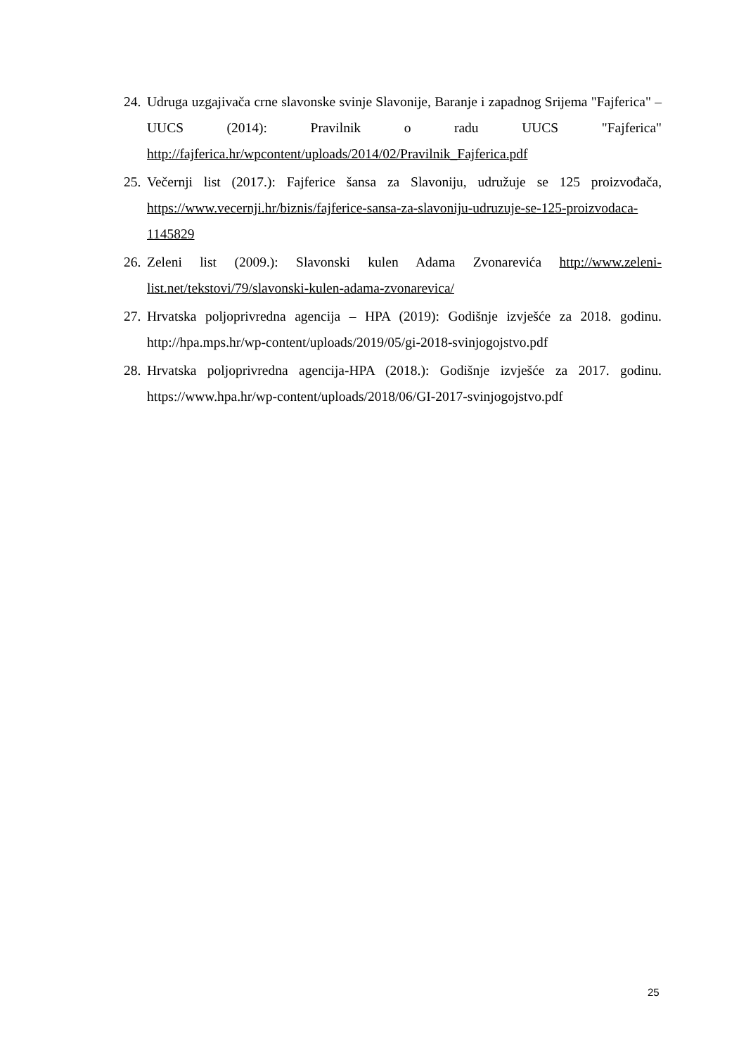24. Udruga uzgajivača crne slavonske svinje Slavonije, Baranje i zapadnog Srijema "Fajferica" – UUCS (2014): Pravilnik o radu UUCS "Fajferica" http://fajferica.hr/wpcontent/uploads/2014/02/Pravilnik_Fajferica.pdf
25. Večernji list (2017.): Fajferice šansa za Slavoniju, udružuje se 125 proizvođača, https://www.vecernji.hr/biznis/fajferice-sansa-za-slavoniju-udruzuje-se-125-proizvodaca-1145829
26. Zeleni list (2009.): Slavonski kulen Adama Zvonarevića http://www.zeleni-list.net/tekstovi/79/slavonski-kulen-adama-zvonarevica/
27. Hrvatska poljoprivredna agencija – HPA (2019): Godišnje izvješće za 2018. godinu. http://hpa.mps.hr/wp-content/uploads/2019/05/gi-2018-svinjogojstvo.pdf
28. Hrvatska poljoprivredna agencija-HPA (2018.): Godišnje izvješće za 2017. godinu. https://www.hpa.hr/wp-content/uploads/2018/06/GI-2017-svinjogojstvo.pdf
25